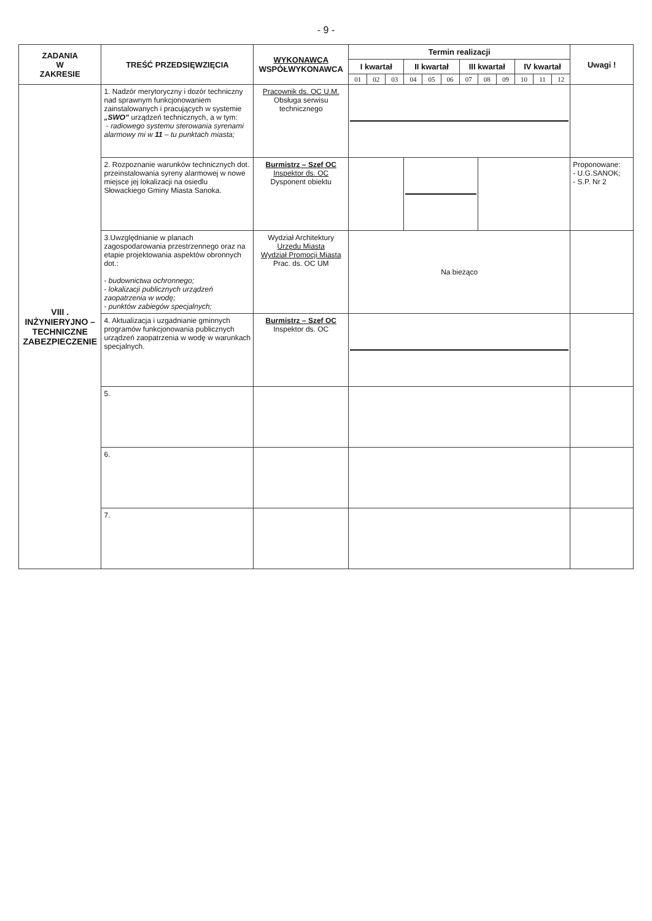- 9 -
| ZADANIA W ZAKRESIE | TREŚĆ PRZEDSIĘWZIĘCIA | WYKONAWCA WSPÓŁWYKONAWCA | Termin realizacji | | | | | | | | | | | | Uwagi ! |
| --- | --- | --- | --- | --- | --- | --- | --- | --- | --- | --- | --- | --- | --- | --- | --- |
| | | | I kwartał | | | II kwartał | | | III kwartał | | | IV kwartał | | | |
| | | | 01 | 02 | 03 | 04 | 05 | 06 | 07 | 08 | 09 | 10 | 11 | 12 | |
| VIII . INŻYNIERYJNO – TECHNICZNE ZABEZPIECZENIE | 1. Nadzór merytoryczny i dozór techniczny nad sprawnym funkcjonowaniem zainstalowanych i pracujących w systemie „SWO” urządzeń technicznych, a w tym: - radiowego systemu sterowania syrenami alarmowy mi w 11 – tu punktach miasta; | Pracownik ds. OC U.M. Obsługa serwisu technicznego | | | | | | | | | | | | | |
| | 2. Rozpoznanie warunków technicznych dot. przeinstalowania syreny alarmowej w nowe miejsce jej lokalizacji na osiedlu Słowackiego Gminy Miasta Sanoka. | Burmistrz – Szef OC Inspektor ds. OC Dysponent obiektu | | | | | | | | | | | | | Proponowane: - U.G.SANOK; - S.P. Nr 2 |
| | 3.Uwzględnianie w planach zagospodarowania przestrzennego oraz na etapie projektowania aspektów obronnych dot.: - budownictwa ochronnego; - lokalizacji publicznych urządzeń zaopatrzenia w wodę; - punktów zabiegów specjalnych; | Wydział Architektury Urzędu Miasta Wydział Promocji Miasta Prac. ds. OC UM | Na bieżąco | | | | | | | | | | | | |
| | 4. Aktualizacja i uzgadnianie gminnych programów funkcjonowania publicznych urządzeń zaopatrzenia w wodę w warunkach specjalnych. | Burmistrz – Szef OC Inspektor ds. OC | | | | | | | | | | | | | |
| | 5. | | | | | | | | | | | | | | |
| | 6. | | | | | | | | | | | | | | |
| | 7. | | | | | | | | | | | | | | |